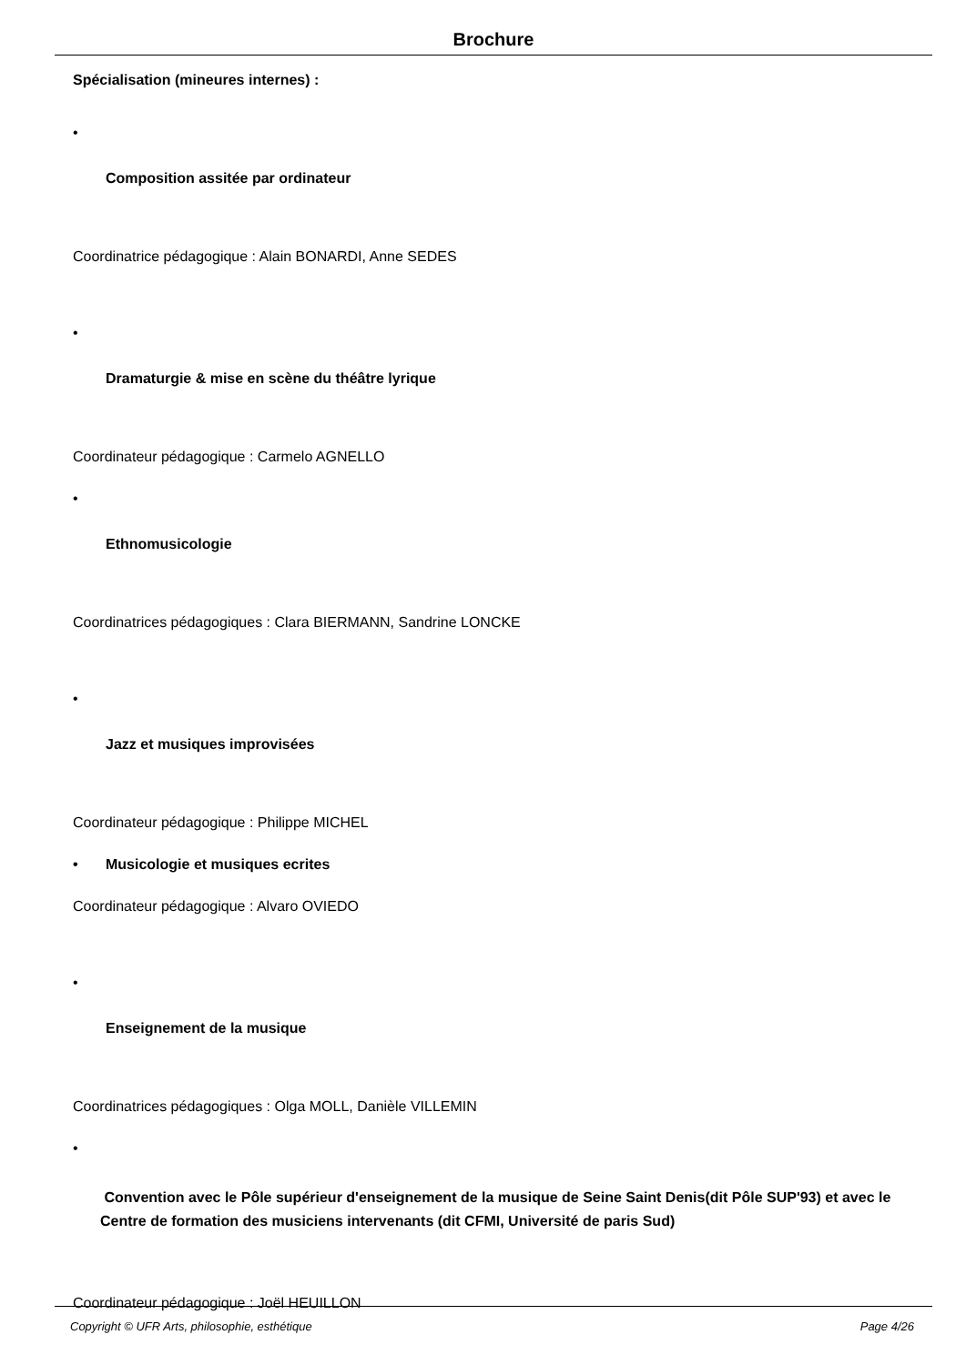Brochure
Spécialisation (mineures internes) :
•
Composition assitée par ordinateur
Coordinatrice pédagogique : Alain BONARDI, Anne SEDES
•
Dramaturgie & mise en scène du théâtre lyrique
Coordinateur pédagogique : Carmelo AGNELLO
•
Ethnomusicologie
Coordinatrices pédagogiques : Clara BIERMANN, Sandrine LONCKE
•
Jazz et musiques improvisées
Coordinateur pédagogique : Philippe MICHEL
• Musicologie et musiques ecrites
Coordinateur pédagogique : Alvaro OVIEDO
•
Enseignement de la musique
Coordinatrices pédagogiques : Olga MOLL, Danièle VILLEMIN
•
Convention avec le Pôle supérieur d'enseignement de la musique de Seine Saint Denis(dit Pôle SUP'93) et avec le Centre de formation des musiciens intervenants (dit CFMI, Université de paris Sud)
Coordinateur pédagogique : Joël HEUILLON
Copyright © UFR Arts, philosophie, esthétique Page 4/26